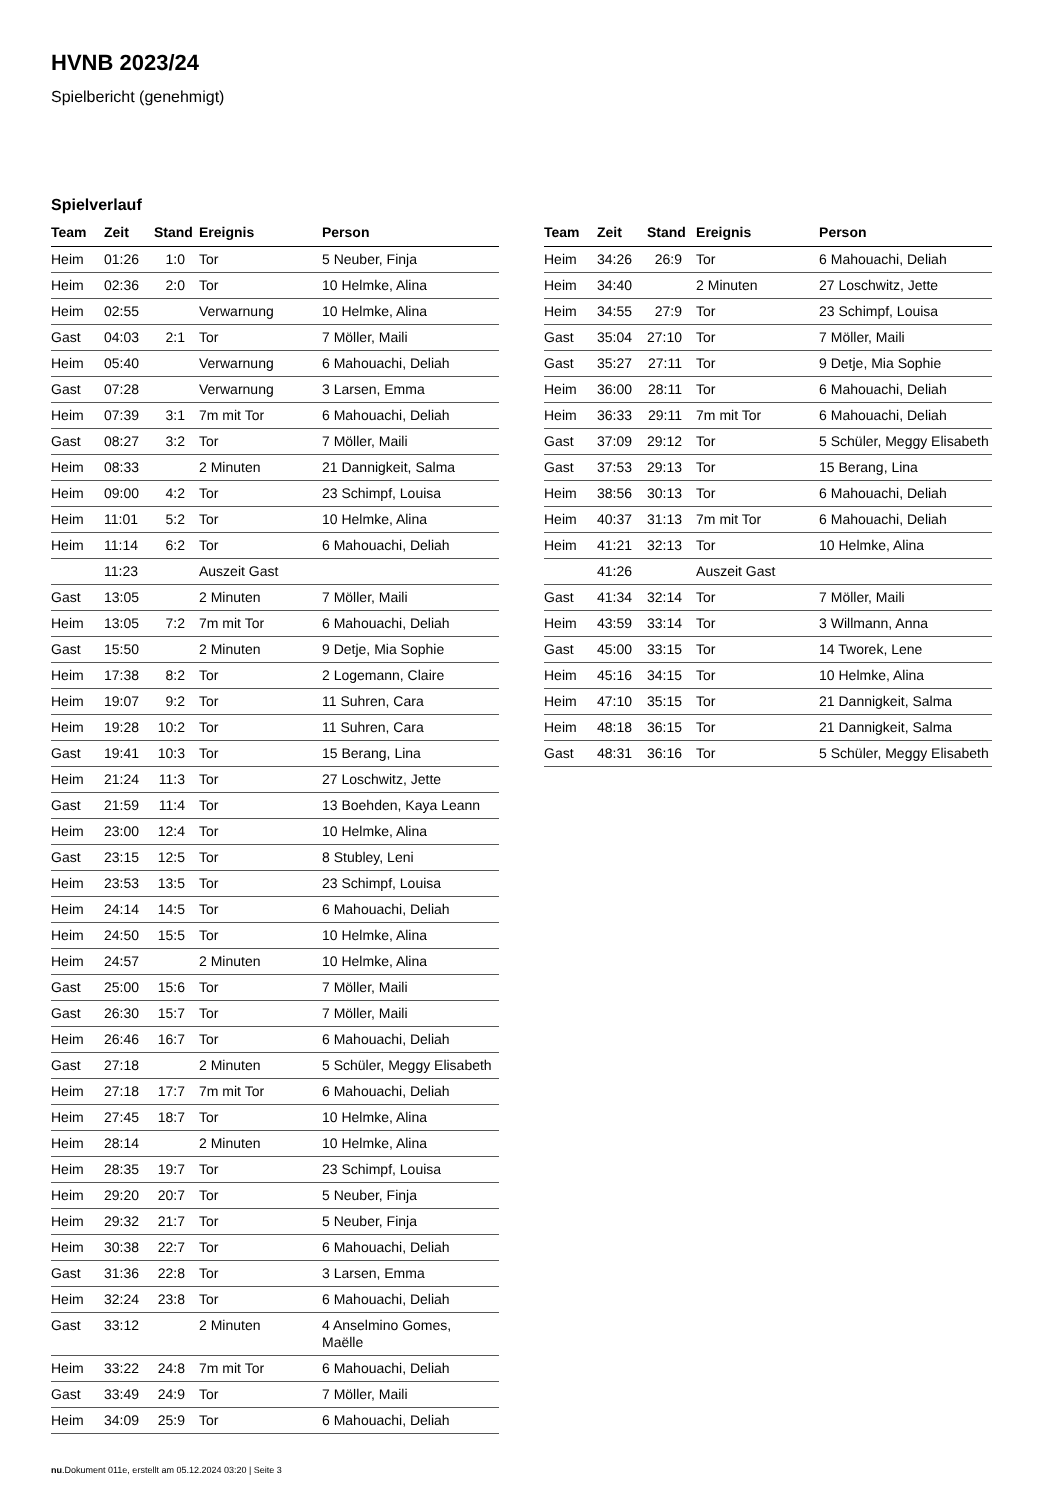HVNB 2023/24
Spielbericht (genehmigt)
Spielverlauf
| Team | Zeit | Stand | Ereignis | Person |
| --- | --- | --- | --- | --- |
| Heim | 01:26 | 1:0 | Tor | 5 Neuber, Finja |
| Heim | 02:36 | 2:0 | Tor | 10 Helmke, Alina |
| Heim | 02:55 | | Verwarnung | 10 Helmke, Alina |
| Gast | 04:03 | 2:1 | Tor | 7 Möller, Maili |
| Heim | 05:40 | | Verwarnung | 6 Mahouachi, Deliah |
| Gast | 07:28 | | Verwarnung | 3 Larsen, Emma |
| Heim | 07:39 | 3:1 | 7m mit Tor | 6 Mahouachi, Deliah |
| Gast | 08:27 | 3:2 | Tor | 7 Möller, Maili |
| Heim | 08:33 | | 2 Minuten | 21 Dannigkeit, Salma |
| Heim | 09:00 | 4:2 | Tor | 23 Schimpf, Louisa |
| Heim | 11:01 | 5:2 | Tor | 10 Helmke, Alina |
| Heim | 11:14 | 6:2 | Tor | 6 Mahouachi, Deliah |
| | 11:23 | | Auszeit Gast | |
| Gast | 13:05 | | 2 Minuten | 7 Möller, Maili |
| Heim | 13:05 | 7:2 | 7m mit Tor | 6 Mahouachi, Deliah |
| Gast | 15:50 | | 2 Minuten | 9 Detje, Mia Sophie |
| Heim | 17:38 | 8:2 | Tor | 2 Logemann, Claire |
| Heim | 19:07 | 9:2 | Tor | 11 Suhren, Cara |
| Heim | 19:28 | 10:2 | Tor | 11 Suhren, Cara |
| Gast | 19:41 | 10:3 | Tor | 15 Berang, Lina |
| Heim | 21:24 | 11:3 | Tor | 27 Loschwitz, Jette |
| Gast | 21:59 | 11:4 | Tor | 13 Boehden, Kaya Leann |
| Heim | 23:00 | 12:4 | Tor | 10 Helmke, Alina |
| Gast | 23:15 | 12:5 | Tor | 8 Stubley, Leni |
| Heim | 23:53 | 13:5 | Tor | 23 Schimpf, Louisa |
| Heim | 24:14 | 14:5 | Tor | 6 Mahouachi, Deliah |
| Heim | 24:50 | 15:5 | Tor | 10 Helmke, Alina |
| Heim | 24:57 | | 2 Minuten | 10 Helmke, Alina |
| Gast | 25:00 | 15:6 | Tor | 7 Möller, Maili |
| Gast | 26:30 | 15:7 | Tor | 7 Möller, Maili |
| Heim | 26:46 | 16:7 | Tor | 6 Mahouachi, Deliah |
| Gast | 27:18 | | 2 Minuten | 5 Schüler, Meggy Elisabeth |
| Heim | 27:18 | 17:7 | 7m mit Tor | 6 Mahouachi, Deliah |
| Heim | 27:45 | 18:7 | Tor | 10 Helmke, Alina |
| Heim | 28:14 | | 2 Minuten | 10 Helmke, Alina |
| Heim | 28:35 | 19:7 | Tor | 23 Schimpf, Louisa |
| Heim | 29:20 | 20:7 | Tor | 5 Neuber, Finja |
| Heim | 29:32 | 21:7 | Tor | 5 Neuber, Finja |
| Heim | 30:38 | 22:7 | Tor | 6 Mahouachi, Deliah |
| Gast | 31:36 | 22:8 | Tor | 3 Larsen, Emma |
| Heim | 32:24 | 23:8 | Tor | 6 Mahouachi, Deliah |
| Gast | 33:12 | | 2 Minuten | 4 Anselmino Gomes, Maëlle |
| Heim | 33:22 | 24:8 | 7m mit Tor | 6 Mahouachi, Deliah |
| Gast | 33:49 | 24:9 | Tor | 7 Möller, Maili |
| Heim | 34:09 | 25:9 | Tor | 6 Mahouachi, Deliah |
| Team | Zeit | Stand | Ereignis | Person |
| --- | --- | --- | --- | --- |
| Heim | 34:26 | 26:9 | Tor | 6 Mahouachi, Deliah |
| Heim | 34:40 | | 2 Minuten | 27 Loschwitz, Jette |
| Heim | 34:55 | 27:9 | Tor | 23 Schimpf, Louisa |
| Gast | 35:04 | 27:10 | Tor | 7 Möller, Maili |
| Gast | 35:27 | 27:11 | Tor | 9 Detje, Mia Sophie |
| Heim | 36:00 | 28:11 | Tor | 6 Mahouachi, Deliah |
| Heim | 36:33 | 29:11 | 7m mit Tor | 6 Mahouachi, Deliah |
| Gast | 37:09 | 29:12 | Tor | 5 Schüler, Meggy Elisabeth |
| Gast | 37:53 | 29:13 | Tor | 15 Berang, Lina |
| Heim | 38:56 | 30:13 | Tor | 6 Mahouachi, Deliah |
| Heim | 40:37 | 31:13 | 7m mit Tor | 6 Mahouachi, Deliah |
| Heim | 41:21 | 32:13 | Tor | 10 Helmke, Alina |
| | 41:26 | | Auszeit Gast | |
| Gast | 41:34 | 32:14 | Tor | 7 Möller, Maili |
| Heim | 43:59 | 33:14 | Tor | 3 Willmann, Anna |
| Gast | 45:00 | 33:15 | Tor | 14 Tworek, Lene |
| Heim | 45:16 | 34:15 | Tor | 10 Helmke, Alina |
| Heim | 47:10 | 35:15 | Tor | 21 Dannigkeit, Salma |
| Heim | 48:18 | 36:15 | Tor | 21 Dannigkeit, Salma |
| Gast | 48:31 | 36:16 | Tor | 5 Schüler, Meggy Elisabeth |
nu.Dokument 011e, erstellt am 05.12.2024 03:20 | Seite 3